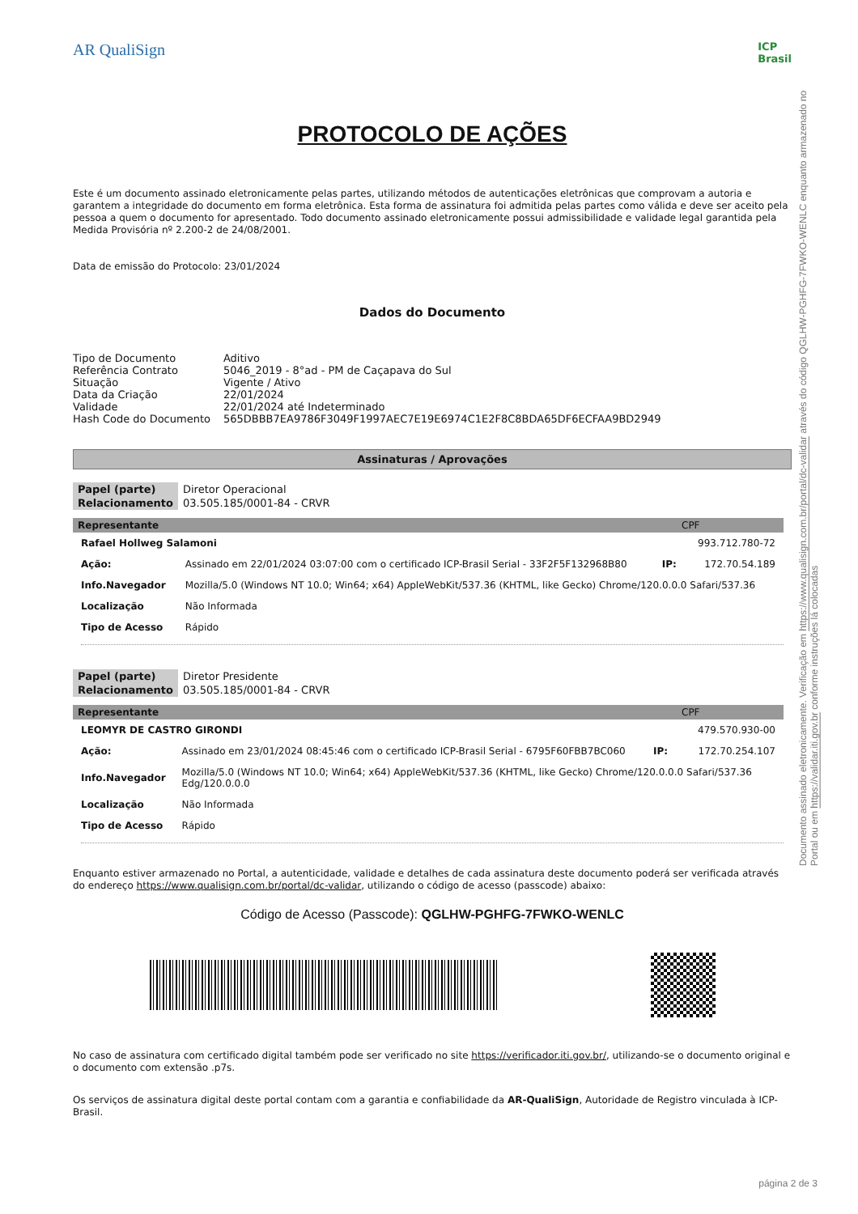AR QualiSign ICP
Brasil
PROTOCOLO DE AÇÕES
Este é um documento assinado eletronicamente pelas partes, utilizando métodos de autenticações eletrônicas que comprovam a autoria e garantem a integridade do documento em forma eletrônica. Esta forma de assinatura foi admitida pelas partes como válida e deve ser aceito pela pessoa a quem o documento for apresentado. Todo documento assinado eletronicamente possui admissibilidade e validade legal garantida pela Medida Provisória nº 2.200-2 de 24/08/2001.
Data de emissão do Protocolo: 23/01/2024
Dados do Documento
| Tipo de Documento | Aditivo |
| Referência Contrato | 5046_2019 - 8°ad - PM de Caçapava do Sul |
| Situação | Vigente / Ativo |
| Data da Criação | 22/01/2024 |
| Validade | 22/01/2024 até Indeterminado |
| Hash Code do Documento | 565DBBB7EA9786F3049F1997AEC7E19E6974C1E2F8C8BDA65DF6ECFAA9BD2949 |
Assinaturas / Aprovações
| Papel (parte) | Diretor Operacional |
| Relacionamento | 03.505.185/0001-84 - CRVR |
| Representante | CPF |
| Rafael Hollweg Salamoni | | | 993.712.780-72 |
| Ação: | Assinado em 22/01/2024 03:07:00 com o certificado ICP-Brasil Serial - 33F2F5F132968B80 | IP: | 172.70.54.189 |
| Info.Navegador | Mozilla/5.0 (Windows NT 10.0; Win64; x64) AppleWebKit/537.36 (KHTML, like Gecko) Chrome/120.0.0.0 Safari/537.36 | | |
| Localização | Não Informada | | |
| Tipo de Acesso | Rápido | | |
| Papel (parte) | Diretor Presidente |
| Relacionamento | 03.505.185/0001-84 - CRVR |
| Representante | CPF |
| LEOMYR DE CASTRO GIRONDI | | | 479.570.930-00 |
| Ação: | Assinado em 23/01/2024 08:45:46 com o certificado ICP-Brasil Serial - 6795F60FBB7BC060 | IP: | 172.70.254.107 |
| Info.Navegador | Mozilla/5.0 (Windows NT 10.0; Win64; x64) AppleWebKit/537.36 (KHTML, like Gecko) Chrome/120.0.0.0 Safari/537.36 Edg/120.0.0.0 | | |
| Localização | Não Informada | | |
| Tipo de Acesso | Rápido | | |
Enquanto estiver armazenado no Portal, a autenticidade, validade e detalhes de cada assinatura deste documento poderá ser verificada através do endereço https://www.qualisign.com.br/portal/dc-validar, utilizando o código de acesso (passcode) abaixo:
Código de Acesso (Passcode): QGLHW-PGHFG-7FWKO-WENLC
No caso de assinatura com certificado digital também pode ser verificado no site https://verificador.iti.gov.br/, utilizando-se o documento original e o documento com extensão .p7s.
Os serviços de assinatura digital deste portal contam com a garantia e confiabilidade da AR-QualiSign, Autoridade de Registro vinculada à ICP-Brasil.
Documento assinado eletronicamente. Verificação em https://www.qualisign.com.br/portal/dc-validar através do código QGLHW-PGHFG-7FWKO-WENLC enquanto armazenado no Portal ou em https://validar.iti.gov.br conforme instruções lá colocadas
página 2 de 3